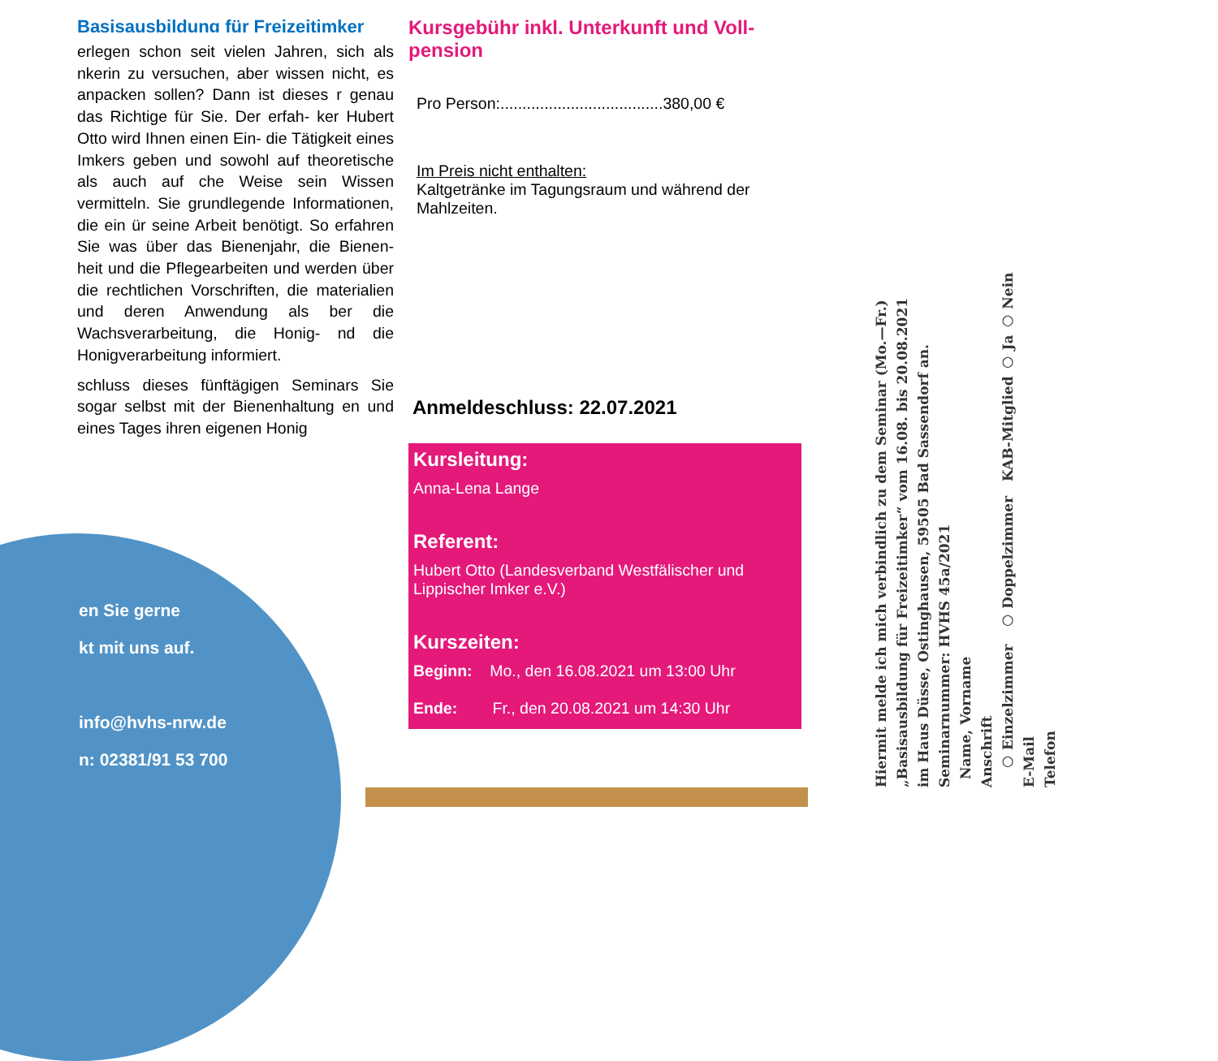Basisausbildung für Freizeitimker
erlegen schon seit vielen Jahren, sich als nkerin zu versuchen, aber wissen nicht, es anpacken sollen? Dann ist dieses r genau das Richtige für Sie. Der erfah- ker Hubert Otto wird Ihnen einen Ein- die Tätigkeit eines Imkers geben und sowohl auf theoretische als auch auf che Weise sein Wissen vermitteln. Sie grundlegende Informationen, die ein ür seine Arbeit benötigt. So erfahren Sie was über das Bienenjahr, die Bienen- heit und die Pflegearbeiten und werden über die rechtlichen Vorschriften, die materialien und deren Anwendung als ber die Wachsverarbeitung, die Honig- nd die Honigverarbeitung informiert.
schluss dieses fünftägigen Seminars Sie sogar selbst mit der Bienenhaltung en und eines Tages ihren eigenen Honig
en Sie gerne
kt mit uns auf.
info@hvhs-nrw.de
n: 02381/91 53 700
Kursgebühr inkl. Unterkunft und Voll-
pension
Pro Person:.....................................380,00 €
Im Preis nicht enthalten:
Kaltgetränke im Tagungsraum und während der Mahlzeiten.
Anmeldeschluss: 22.07.2021
Kursleitung:
Anna-Lena Lange
Referent:
Hubert Otto (Landesverband Westfälischer und Lippischer Imker e.V.)
Kurszeiten:
Beginn: Mo., den 16.08.2021 um 13:00 Uhr
Ende: Fr., den 20.08.2021 um 14:30 Uhr
Hiermit melde ich mich verbindlich zu dem Seminar (Mo.—Fr.)
„Basisausbildung für Freizeitimker“ vom 16.08. bis 20.08.2021
im Haus Düsse, Ostinghausen, 59505 Bad Sassendorf an.
Seminarnummer: HVHS 45a/2021
Name, Vorname
Anschrift
○ Einzelzimmer ○ Doppelzimmer KAB-Mitglied ○ Ja ○ Nein
E-Mail
Telefon